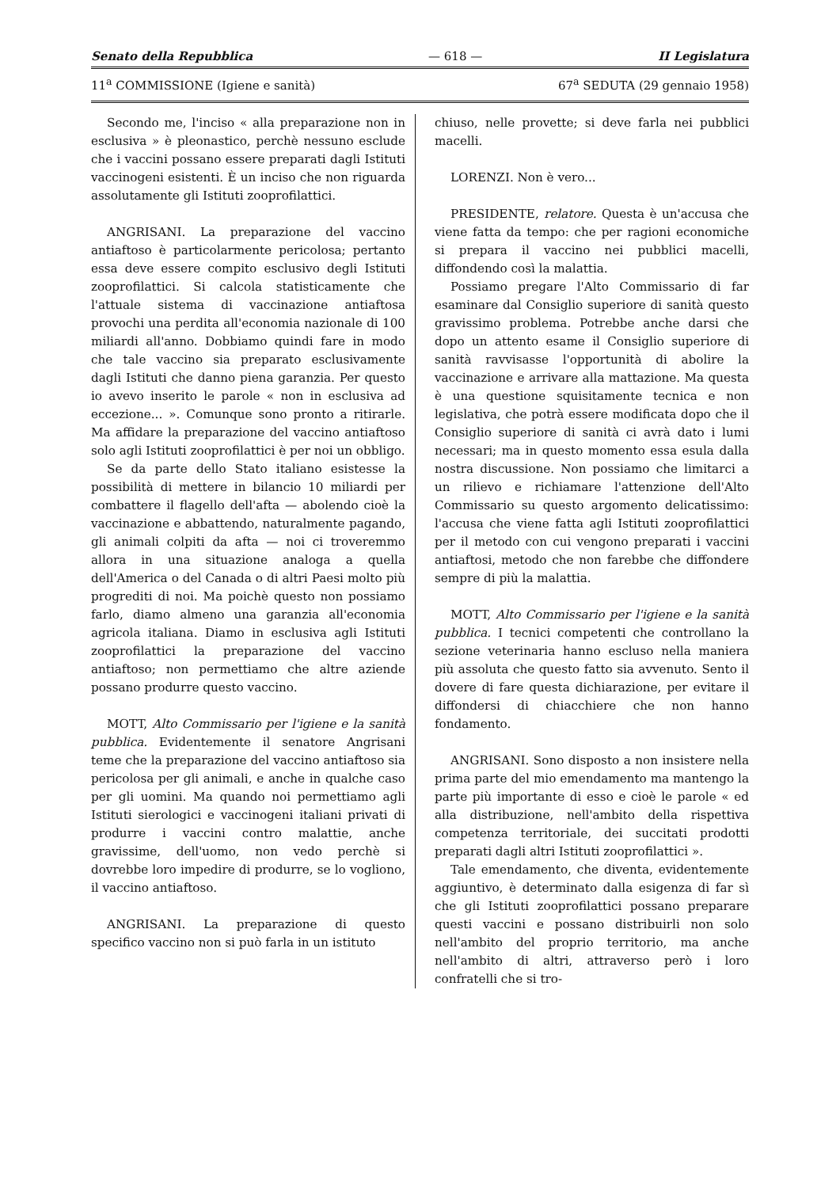Senato della Repubblica — 618 — II Legislatura
11<sup>a</sup> COMMISSIONE (Igiene e sanità) 67<sup>a</sup> SEDUTA (29 gennaio 1958)
Secondo me, l'inciso « alla preparazione non in esclusiva » è pleonastico, perchè nessuno esclude che i vaccini possano essere preparati dagli Istituti vaccinogeni esistenti. È un inciso che non riguarda assolutamente gli Istituti zooprofilattici.
ANGRISANI. La preparazione del vaccino antiaftoso è particolarmente pericolosa; pertanto essa deve essere compito esclusivo degli Istituti zooprofilattici. Si calcola statisticamente che l'attuale sistema di vaccinazione antiaftosa provochi una perdita all'economia nazionale di 100 miliardi all'anno. Dobbiamo quindi fare in modo che tale vaccino sia preparato esclusivamente dagli Istituti che danno piena garanzia. Per questo io avevo inserito le parole « non in esclusiva ad eccezione... ». Comunque sono pronto a ritirarle. Ma affidare la preparazione del vaccino antiaftoso solo agli Istituti zooprofilattici è per noi un obbligo.
Se da parte dello Stato italiano esistesse la possibilità di mettere in bilancio 10 miliardi per combattere il flagello dell'afta — abolendo cioè la vaccinazione e abbattendo, naturalmente pagando, gli animali colpiti da afta — noi ci troveremmo allora in una situazione analoga a quella dell'America o del Canada o di altri Paesi molto più progrediti di noi. Ma poichè questo non possiamo farlo, diamo almeno una garanzia all'economia agricola italiana. Diamo in esclusiva agli Istituti zooprofilattici la preparazione del vaccino antiaftoso; non permettiamo che altre aziende possano produrre questo vaccino.
MOTT, Alto Commissario per l'igiene e la sanità pubblica. Evidentemente il senatore Angrisani teme che la preparazione del vaccino antiaftoso sia pericolosa per gli animali, e anche in qualche caso per gli uomini. Ma quando noi permettiamo agli Istituti sierologici e vaccinogeni italiani privati di produrre i vaccini contro malattie, anche gravissime, dell'uomo, non vedo perchè si dovrebbe loro impedire di produrre, se lo vogliono, il vaccino antiaftoso.
ANGRISANI. La preparazione di questo specifico vaccino non si può farla in un istituto
chiuso, nelle provette; si deve farla nei pubblici macelli.
LORENZI. Non è vero...
PRESIDENTE, relatore. Questa è un'accusa che viene fatta da tempo: che per ragioni economiche si prepara il vaccino nei pubblici macelli, diffondendo così la malattia.
Possiamo pregare l'Alto Commissario di far esaminare dal Consiglio superiore di sanità questo gravissimo problema. Potrebbe anche darsi che dopo un attento esame il Consiglio superiore di sanità ravvisasse l'opportunità di abolire la vaccinazione e arrivare alla mattazione. Ma questa è una questione squisitamente tecnica e non legislativa, che potrà essere modificata dopo che il Consiglio superiore di sanità ci avrà dato i lumi necessari; ma in questo momento essa esula dalla nostra discussione. Non possiamo che limitarci a un rilievo e richiamare l'attenzione dell'Alto Commissario su questo argomento delicatissimo: l'accusa che viene fatta agli Istituti zooprofilattici per il metodo con cui vengono preparati i vaccini antiaftosi, metodo che non farebbe che diffondere sempre di più la malattia.
MOTT, Alto Commissario per l'igiene e la sanità pubblica. I tecnici competenti che controllano la sezione veterinaria hanno escluso nella maniera più assoluta che questo fatto sia avvenuto. Sento il dovere di fare questa dichiarazione, per evitare il diffondersi di chiacchiere che non hanno fondamento.
ANGRISANI. Sono disposto a non insistere nella prima parte del mio emendamento ma mantengo la parte più importante di esso e cioè le parole « ed alla distribuzione, nell'ambito della rispettiva competenza territoriale, dei succitati prodotti preparati dagli altri Istituti zooprofilattici ».
Tale emendamento, che diventa, evidentemente aggiuntivo, è determinato dalla esigenza di far sì che gli Istituti zooprofilattici possano preparare questi vaccini e possano distribuirli non solo nell'ambito del proprio territorio, ma anche nell'ambito di altri, attraverso però i loro confratelli che si tro-